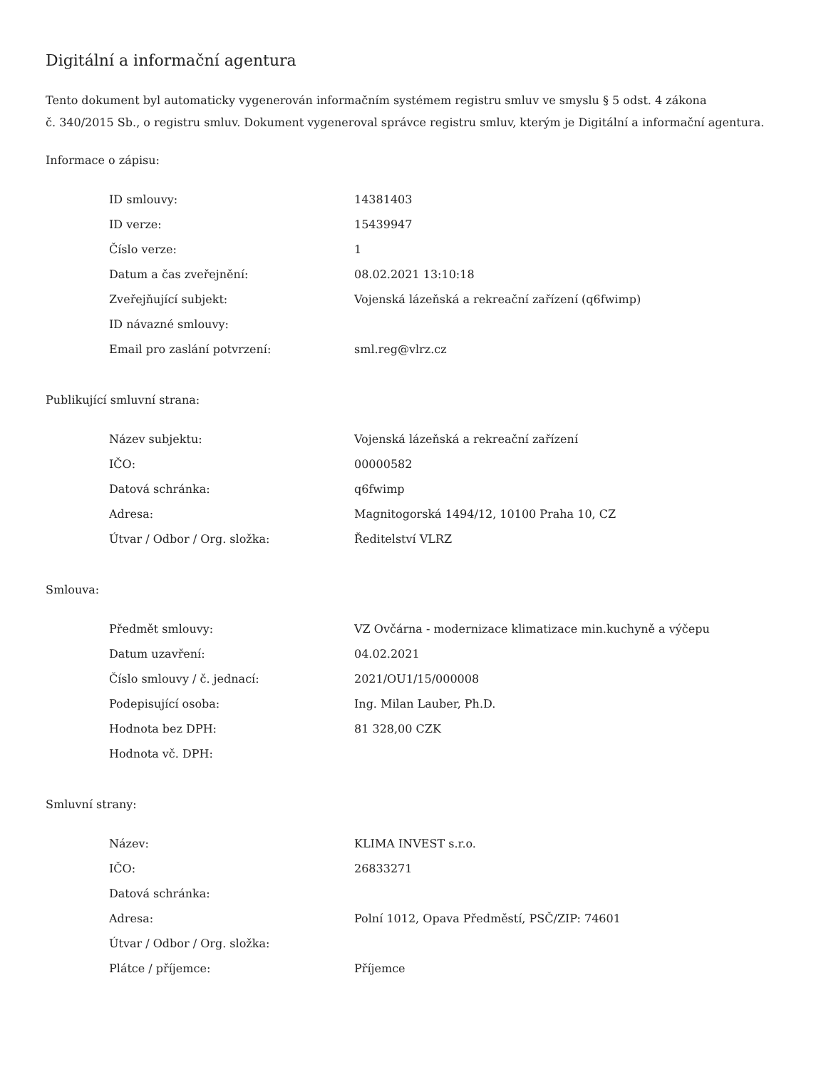Digitální a informační agentura
Tento dokument byl automaticky vygenerován informačním systémem registru smluv ve smyslu § 5 odst. 4 zákona
č. 340/2015 Sb., o registru smluv. Dokument vygeneroval správce registru smluv, kterým je Digitální a informační agentura.
Informace o zápisu:
| ID smlouvy: | 14381403 |
| ID verze: | 15439947 |
| Číslo verze: | 1 |
| Datum a čas zveřejnění: | 08.02.2021 13:10:18 |
| Zveřejňující subjekt: | Vojenská lázeňská a rekreační zařízení (q6fwimp) |
| ID návazné smlouvy: | |
| Email pro zaslání potvrzení: | sml.reg@vlrz.cz |
Publikující smluvní strana:
| Název subjektu: | Vojenská lázeňská a rekreační zařízení |
| IČO: | 00000582 |
| Datová schránka: | q6fwimp |
| Adresa: | Magnitogorská 1494/12, 10100 Praha 10, CZ |
| Útvar / Odbor / Org. složka: | Ředitelství VLRZ |
Smlouva:
| Předmět smlouvy: | VZ Ovčárna - modernizace klimatizace min.kuchyně a výčepu |
| Datum uzavření: | 04.02.2021 |
| Číslo smlouvy / č. jednací: | 2021/OU1/15/000008 |
| Podepisující osoba: | Ing. Milan Lauber, Ph.D. |
| Hodnota bez DPH: | 81 328,00 CZK |
| Hodnota vč. DPH: | |
Smluvní strany:
| Název: | KLIMA INVEST s.r.o. |
| IČO: | 26833271 |
| Datová schránka: | |
| Adresa: | Polní 1012, Opava Předměstí, PSČ/ZIP: 74601 |
| Útvar / Odbor / Org. složka: | |
| Plátce / příjemce: | Příjemce |